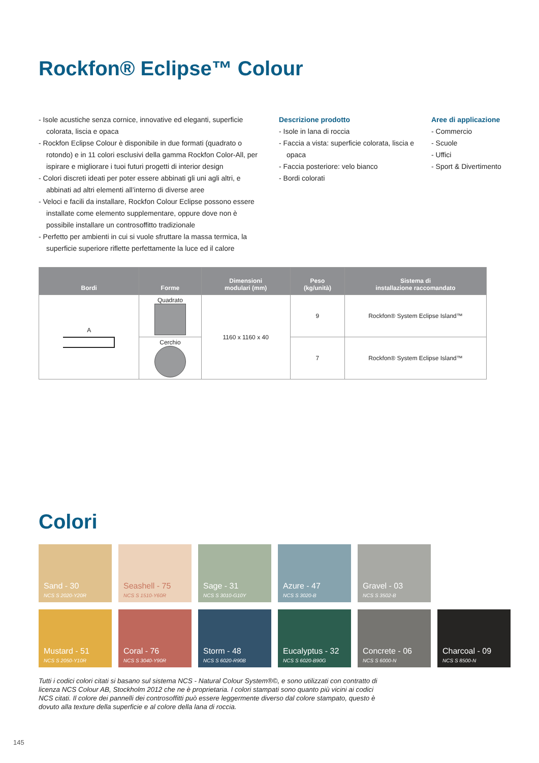Rockfon® Eclipse™ Colour
- Isole acustiche senza cornice, innovative ed eleganti, superficie colorata, liscia e opaca
- Rockfon Eclipse Colour è disponibile in due formati (quadrato o rotondo) e in 11 colori esclusivi della gamma Rockfon Color-All, per ispirare e migliorare i tuoi futuri progetti di interior design
- Colori discreti ideati per poter essere abbinati gli uni agli altri, e abbinati ad altri elementi all’interno di diverse aree
- Veloci e facili da installare, Rockfon Colour Eclipse possono essere installate come elemento supplementare, oppure dove non è possibile installare un controsoffitto tradizionale
- Perfetto per ambienti in cui si vuole sfruttare la massa termica, la superficie superiore riflette perfettamente la luce ed il calore
Descrizione prodotto
- Isole in lana di roccia
- Faccia a vista: superficie colorata, liscia e opaca
- Faccia posteriore: velo bianco
- Bordi colorati
Aree di applicazione
- Commercio
- Scuole
- Uffici
- Sport & Divertimento
| Bordi | Forme | Dimensioni modulari (mm) | Peso (kg/unità) | Sistema di installazione raccomandato |
| --- | --- | --- | --- | --- |
| A | Quadrato | 1160 x 1160 x 40 | 9 | Rockfon® System Eclipse Island™ |
| | Cerchio | | 7 | Rockfon® System Eclipse Island™ |
Colori
Sand - 30
NCS S 2020-Y20R
Seashell - 75
NCS S 1510-Y60R
Sage - 31
NCS S 3010-G10Y
Azure - 47
NCS S 3020-B
Gravel - 03
NCS S 3502-B
Mustard - 51
NCS S 2050-Y10R
Coral - 76
NCS S 3040-Y90R
Storm - 48
NCS S 6020-R90B
Eucalyptus - 32
NCS S 6020-B90G
Concrete - 06
NCS S 6000-N
Charcoal - 09
NCS S 8500-N
Tutti i codici colori citati si basano sul sistema NCS - Natural Colour System®©, e sono utilizzati con contratto di licenza NCS Colour AB, Stockholm 2012 che ne è proprietaria. I colori stampati sono quanto più vicini ai codici NCS citati. Il colore dei pannelli dei controsoffitti può essere leggermente diverso dal colore stampato, questo è dovuto alla texture della superficie e al colore della lana di roccia.
145